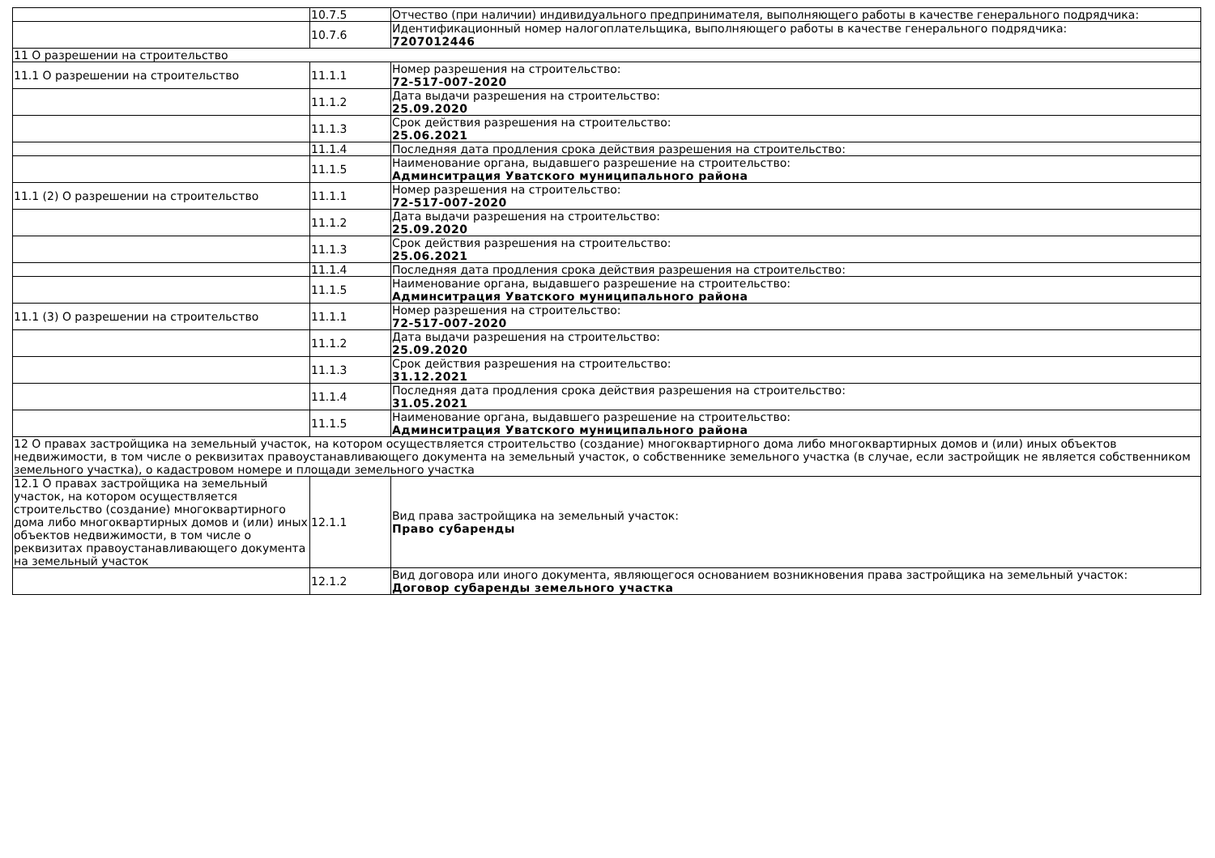| | 10.7.5 | Отчество (при наличии) индивидуального предпринимателя, выполняющего работы в качестве генерального подрядчика: |
| | 10.7.6 | Идентификационный номер налогоплательщика, выполняющего работы в качестве генерального подрядчика: 7207012446 |
| 11 О разрешении на строительство | | |
| 11.1 О разрешении на строительство | 11.1.1 | Номер разрешения на строительство: 72-517-007-2020 |
| | 11.1.2 | Дата выдачи разрешения на строительство: 25.09.2020 |
| | 11.1.3 | Срок действия разрешения на строительство: 25.06.2021 |
| | 11.1.4 | Последняя дата продления срока действия разрешения на строительство: |
| | 11.1.5 | Наименование органа, выдавшего разрешение на строительство: Админситрация Уватского муниципального района |
| 11.1 (2) О разрешении на строительство | 11.1.1 | Номер разрешения на строительство: 72-517-007-2020 |
| | 11.1.2 | Дата выдачи разрешения на строительство: 25.09.2020 |
| | 11.1.3 | Срок действия разрешения на строительство: 25.06.2021 |
| | 11.1.4 | Последняя дата продления срока действия разрешения на строительство: |
| | 11.1.5 | Наименование органа, выдавшего разрешение на строительство: Админситрация Уватского муниципального района |
| 11.1 (3) О разрешении на строительство | 11.1.1 | Номер разрешения на строительство: 72-517-007-2020 |
| | 11.1.2 | Дата выдачи разрешения на строительство: 25.09.2020 |
| | 11.1.3 | Срок действия разрешения на строительство: 31.12.2021 |
| | 11.1.4 | Последняя дата продления срока действия разрешения на строительство: 31.05.2021 |
| | 11.1.5 | Наименование органа, выдавшего разрешение на строительство: Админситрация Уватского муниципального района |
| 12 О правах застройщика на земельный участок, на котором осуществляется строительство (создание) многоквартирного дома либо многоквартирных домов и (или) иных объектов недвижимости, в том числе о реквизитах правоустанавливающего документа на земельный участок, о собственнике земельного участка (в случае, если застройщик не является собственником земельного участка), о кадастровом номере и площади земельного участка | | |
| 12.1 О правах застройщика на земельный участок, на котором осуществляется строительство (создание) многоквартирного дома либо многоквартирных домов и (или) иных объектов недвижимости, в том числе о реквизитах правоустанавливающего документа на земельный участок | 12.1.1 | Вид права застройщика на земельный участок: Право субаренды |
| | 12.1.2 | Вид договора или иного документа, являющегося основанием возникновения права застройщика на земельный участок: Договор субаренды земельного участка |